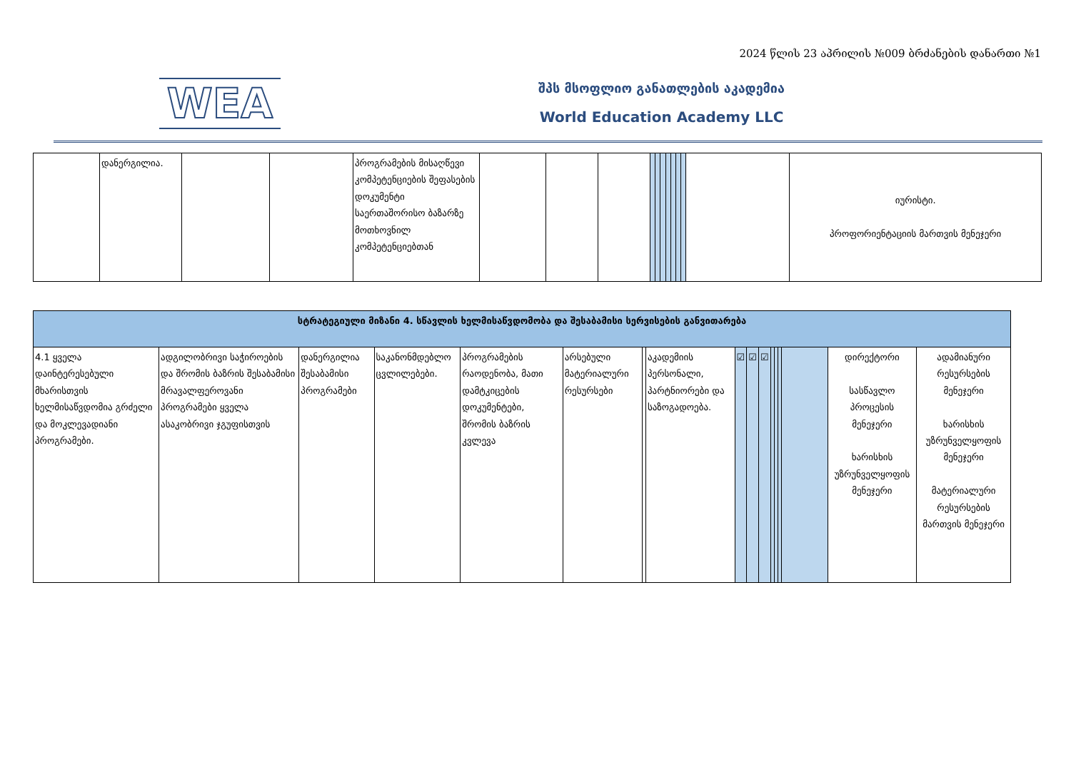2024 წლის 23 აპრილის №009 ბრძანების დანართი №1
WEA
შპს მსოფლიო განათლების აკადემია
World Education Academy LLC
| | დანერგილია. | | | პროგრამების მისაღწევი კომპეტენციების შეფასების დოკუმენტი საერთაშორისო ბაზარზე მოთხოვნილ კომპეტენციებთან | | | | | | | | | | | | იურისტი. პროფორიენტაციის მართვის მენეჯერი |
| სტრატეგიული მიზანი 4. სწავლის ხელმისაწვდომობა და შესაბამისი სერვისების განვითარება | | | | | | | | | | | | | | | | |
| 4.1 ყველა დაინტერესებული მხარისთვის ხელმისაწვდომია გრძელი და მოკლევადიანი პროგრამები. | ადგილობრივი საჭიროების და შრომის ბაზრის შესაბამისი მრავალფეროვანი პროგრამები ყველა ასაკობრივი ჯგუფისთვის | დანერგილია შესაბამისი პროგრამები | საკანონმდებლო ცვლილებები. | პროგრამების რაოდენობა, მათი დამტკიცების დოკუმენტები, შრომის ბაზრის კვლევა | არსებული მატერიალური რესურსები | | აკადემიის პერსონალი, პარტნიორები და საზოგადოება. | ☑ | ☑ | ☑ | | | | | დირექტორი სასწავლო პროცესის მენეჯერი ხარისხის უზრუნველყოფის მენეჯერი | ადამიანური რესურსების მენეჯერი ხარისხის უზრუნველყოფის მენეჯერი მატერიალური რესურსების მართვის მენეჯერი |